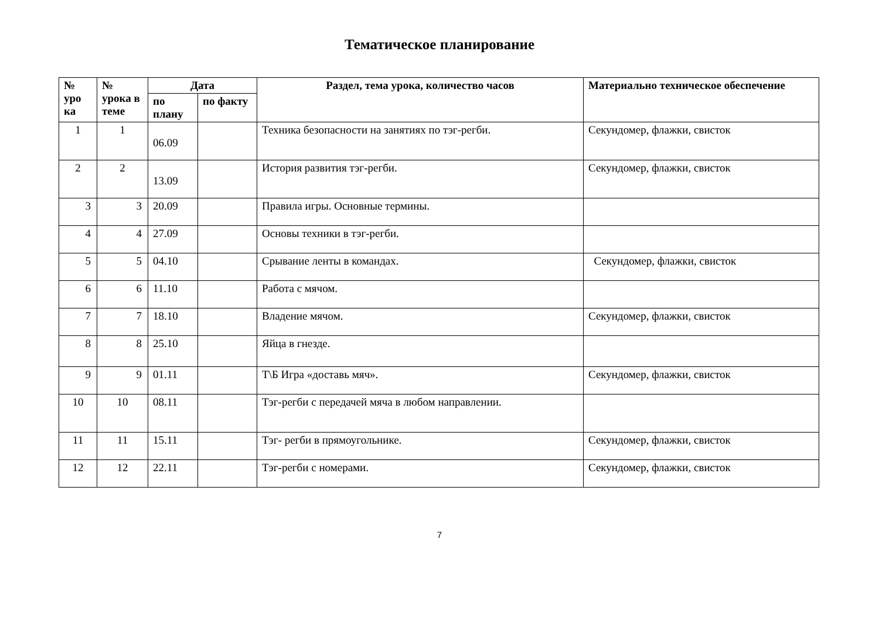Тематическое планирование
| № уро ка | № урока в теме | Дата | | Раздел, тема урока, количество часов | Материально техническое обеспечение |
| --- | --- | --- | --- | --- | --- |
| | | по плану | по факту | | |
| 1 | 1 | 06.09 | | Техника безопасности на занятиях по тэг-регби. | Секундомер, флажки, свисток |
| 2 | 2 | 13.09 | | История развития тэг-регби. | Секундомер, флажки, свисток |
| 3 | 3 | 20.09 | | Правила игры. Основные термины. | |
| 4 | 4 | 27.09 | | Основы техники в тэг-регби. | |
| 5 | 5 | 04.10 | | Срывание ленты в командах. | Секундомер, флажки, свисток |
| 6 | 6 | 11.10 | | Работа с мячом. | |
| 7 | 7 | 18.10 | | Владение мячом. | Секундомер, флажки, свисток |
| 8 | 8 | 25.10 | | Яйца в гнезде. | |
| 9 | 9 | 01.11 | | Т\Б Игра «доставь мяч». | Секундомер, флажки, свисток |
| 10 | 10 | 08.11 | | Тэг-регби с передачей мяча в любом направлении. | |
| 11 | 11 | 15.11 | | Тэг- регби в прямоугольнике. | Секундомер, флажки, свисток |
| 12 | 12 | 22.11 | | Тэг-регби с номерами. | Секундомер, флажки, свисток |
7